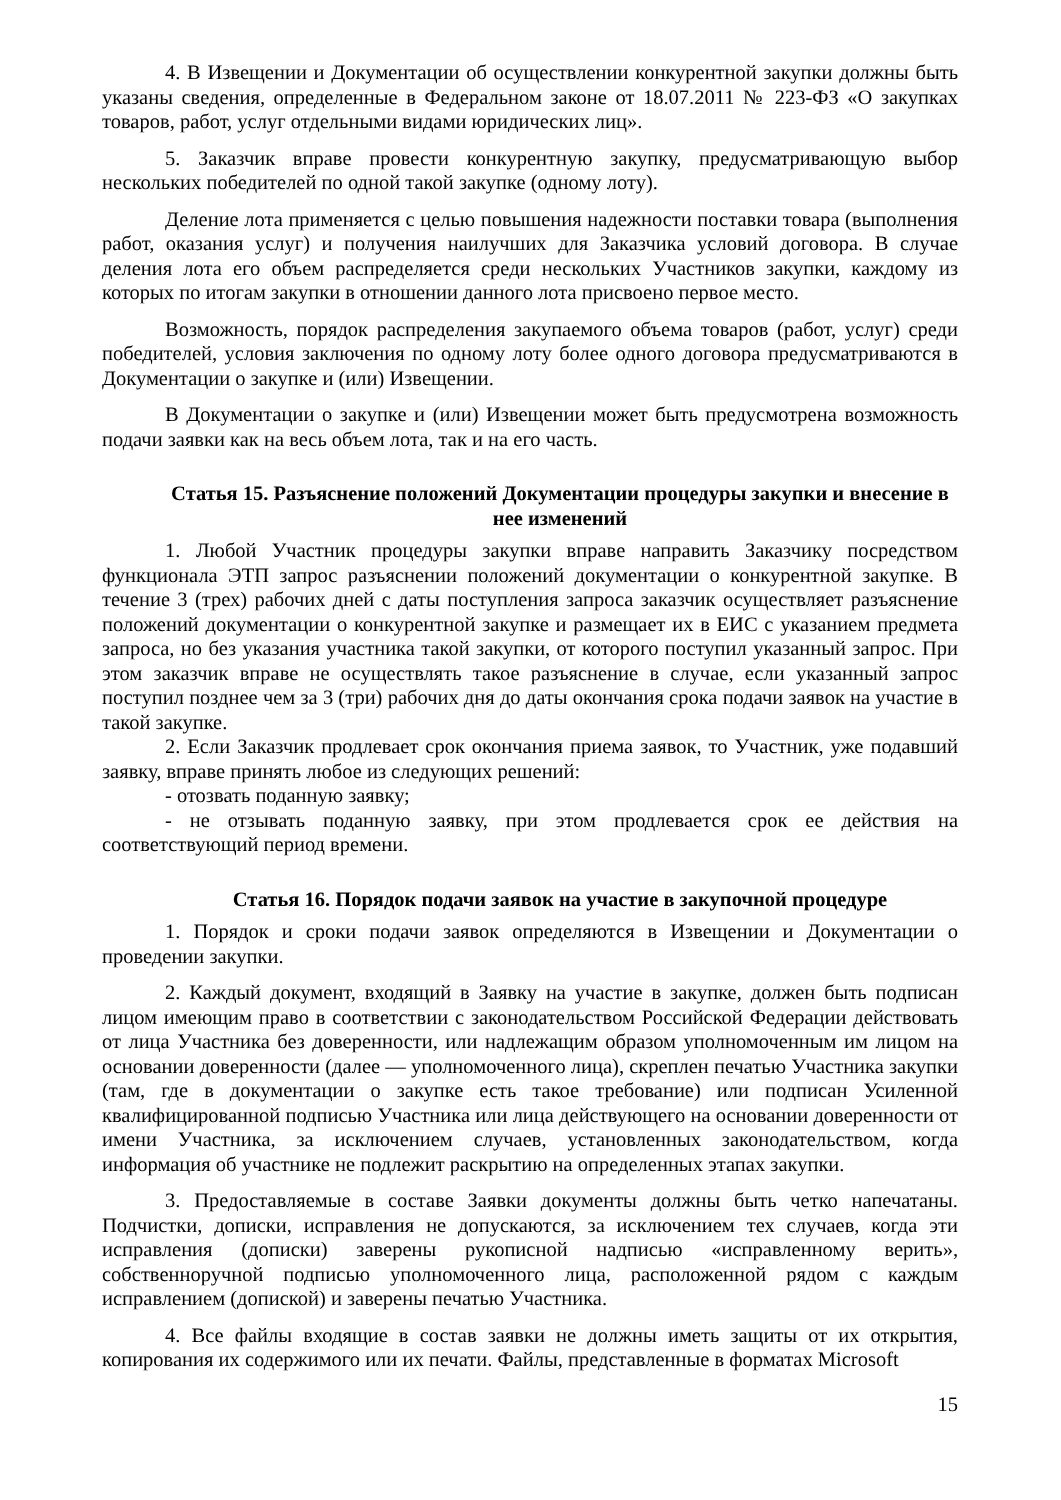4. В Извещении и Документации об осуществлении конкурентной закупки должны быть указаны сведения, определенные в Федеральном законе от 18.07.2011 № 223-ФЗ «О закупках товаров, работ, услуг отдельными видами юридических лиц».
5. Заказчик вправе провести конкурентную закупку, предусматривающую выбор нескольких победителей по одной такой закупке (одному лоту).
Деление лота применяется с целью повышения надежности поставки товара (выполнения работ, оказания услуг) и получения наилучших для Заказчика условий договора. В случае деления лота его объем распределяется среди нескольких Участников закупки, каждому из которых по итогам закупки в отношении данного лота присвоено первое место.
Возможность, порядок распределения закупаемого объема товаров (работ, услуг) среди победителей, условия заключения по одному лоту более одного договора предусматриваются в Документации о закупке и (или) Извещении.
В Документации о закупке и (или) Извещении может быть предусмотрена возможность подачи заявки как на весь объем лота, так и на его часть.
Статья 15. Разъяснение положений Документации процедуры закупки и внесение в нее изменений
1. Любой Участник процедуры закупки вправе направить Заказчику посредством функционала ЭТП запрос разъяснении положений документации о конкурентной закупке. В течение 3 (трех) рабочих дней с даты поступления запроса заказчик осуществляет разъяснение положений документации о конкурентной закупке и размещает их в ЕИС с указанием предмета запроса, но без указания участника такой закупки, от которого поступил указанный запрос. При этом заказчик вправе не осуществлять такое разъяснение в случае, если указанный запрос поступил позднее чем за 3 (три) рабочих дня до даты окончания срока подачи заявок на участие в такой закупке.
2. Если Заказчик продлевает срок окончания приема заявок, то Участник, уже подавший заявку, вправе принять любое из следующих решений:
- отозвать поданную заявку;
- не отзывать поданную заявку, при этом продлевается срок ее действия на соответствующий период времени.
Статья 16. Порядок подачи заявок на участие в закупочной процедуре
1. Порядок и сроки подачи заявок определяются в Извещении и Документации о проведении закупки.
2. Каждый документ, входящий в Заявку на участие в закупке, должен быть подписан лицом имеющим право в соответствии с законодательством Российской Федерации действовать от лица Участника без доверенности, или надлежащим образом уполномоченным им лицом на основании доверенности (далее — уполномоченного лица), скреплен печатью Участника закупки (там, где в документации о закупке есть такое требование) или подписан Усиленной квалифицированной подписью Участника или лица действующего на основании доверенности от имени Участника, за исключением случаев, установленных законодательством, когда информация об участнике не подлежит раскрытию на определенных этапах закупки.
3. Предоставляемые в составе Заявки документы должны быть четко напечатаны. Подчистки, дописки, исправления не допускаются, за исключением тех случаев, когда эти исправления (дописки) заверены рукописной надписью «исправленному верить», собственноручной подписью уполномоченного лица, расположенной рядом с каждым исправлением (допиской) и заверены печатью Участника.
4. Все файлы входящие в состав заявки не должны иметь защиты от их открытия, копирования их содержимого или их печати. Файлы, представленные в форматах Microsoft
15